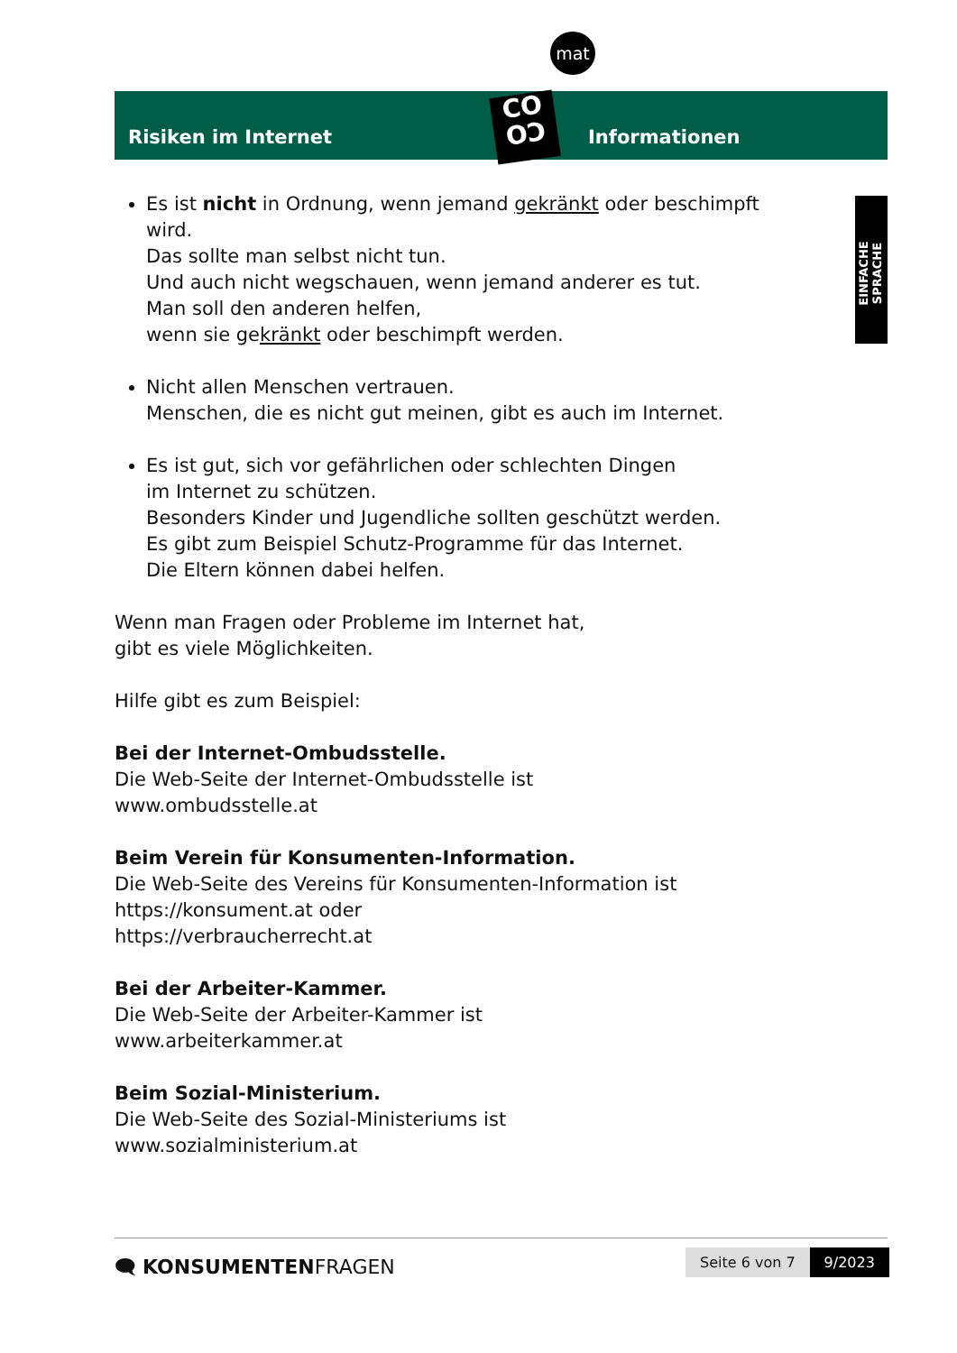Risiken im Internet
CO
OƆ
mat
Informationen
EINFACHE SPRACHE
Es ist nicht in Ordnung, wenn jemand gekränkt oder beschimpft wird.
Das sollte man selbst nicht tun.
Und auch nicht wegschauen, wenn jemand anderer es tut.
Man soll den anderen helfen,
wenn sie gekränkt oder beschimpft werden.
Nicht allen Menschen vertrauen.
Menschen, die es nicht gut meinen, gibt es auch im Internet.
Es ist gut, sich vor gefährlichen oder schlechten Dingen
im Internet zu schützen.
Besonders Kinder und Jugendliche sollten geschützt werden.
Es gibt zum Beispiel Schutz-Programme für das Internet.
Die Eltern können dabei helfen.
Wenn man Fragen oder Probleme im Internet hat,
gibt es viele Möglichkeiten.
Hilfe gibt es zum Beispiel:
Bei der Internet-Ombudsstelle.
Die Web-Seite der Internet-Ombudsstelle ist
www.ombudsstelle.at
Beim Verein für Konsumenten-Information.
Die Web-Seite des Vereins für Konsumenten-Information ist
https://konsument.at oder
https://verbraucherrecht.at
Bei der Arbeiter-Kammer.
Die Web-Seite der Arbeiter-Kammer ist
www.arbeiterkammer.at
Beim Sozial-Ministerium.
Die Web-Seite des Sozial-Ministeriums ist
www.sozialministerium.at
🗨 KONSUMENTENFRAGEN Seite 6 von 7 9/2023